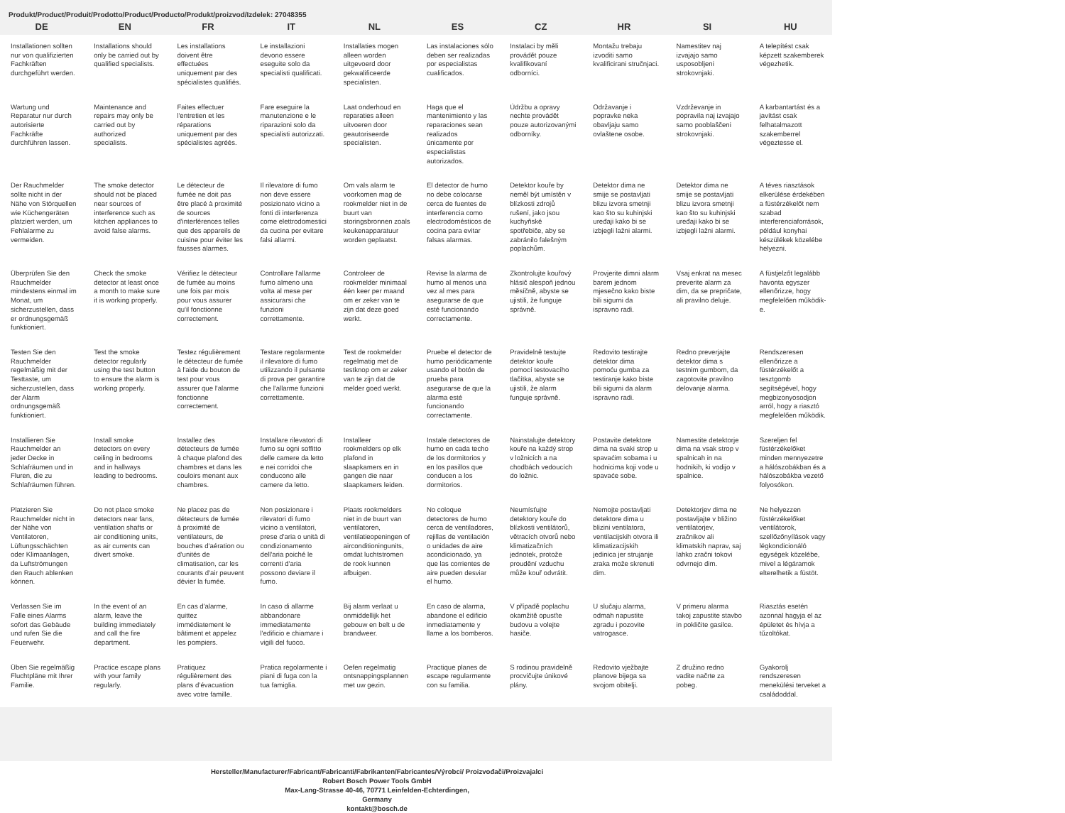Produkt/Product/Produit/Prodotto/Product/Producto/Produkt/proizvod/Izdelek: 27048355
| DE | EN | FR | IT | NL | ES | CZ | HR | SI | HU |
| --- | --- | --- | --- | --- | --- | --- | --- | --- | --- |
| Installationen sollten nur von qualifizierten Fachkräften durchgeführt werden. | Installations should only be carried out by qualified specialists. | Les installations doivent être effectuées uniquement par des spécialistes qualifiés. | Le installazioni devono essere eseguite solo da specialisti qualificati. | Installaties mogen alleen worden uitgevoerd door gekwalificeerde specialisten. | Las instalaciones sólo deben ser realizadas por especialistas cualificados. | Instalaci by měli provádět pouze kvalifikovaní odborníci. | Montažu trebaju izvoditi samo kvalificirani stručnjaci. | Namestitev naj izvajajo samo usposobljeni strokovnjaki. | A telepítést csak képzett szakemberek végezhetik. |
| Wartung und Reparatur nur durch autorisierte Fachkräfte durchführen lassen. | Maintenance and repairs may only be carried out by authorized specialists. | Faites effectuer l'entretien et les réparations uniquement par des spécialistes agréés. | Fare eseguire la manutenzione e le riparazioni solo da specialisti autorizzati. | Laat onderhoud en reparaties alleen uitvoeren door geautoriseerde specialisten. | Haga que el mantenimiento y las reparaciones sean realizados únicamente por especialistas autorizados. | Údržbu a opravy nechte provádět pouze autorizovanými odborníky. | Održavanje i popravke neka obavljaju samo ovlaštene osobe. | Vzdrževanje in popravila naj izvajajo samo pooblaščeni strokovnjaki. | A karbantartást és a javítást csak felhatalmazott szakemberrel végeztesse el. |
| Der Rauchmelder sollte nicht in der Nähe von Störquellen wie Küchengeräten platziert werden, um Fehlalarme zu vermeiden. | The smoke detector should not be placed near sources of interference such as kitchen appliances to avoid false alarms. | Le détecteur de fumée ne doit pas être placé à proximité de sources d'interférences telles que des appareils de cuisine pour éviter les fausses alarmes. | Il rilevatore di fumo non deve essere posizionato vicino a fonti di interferenza come elettrodomestici da cucina per evitare falsi allarmi. | Om vals alarm te voorkomen mag de rookmelder niet in de buurt van storingsbronnen zoals keukenapparatuur worden geplaatst. | El detector de humo no debe colocarse cerca de fuentes de interferencia como electrodomésticos de cocina para evitar falsas alarmas. | Detektor kouře by neměl být umístěn v blízkosti zdrojů rušení, jako jsou kuchyňské spotřebiče, aby se zabránilo falešným poplachům. | Detektor dima ne smije se postavljati blizu izvora smetnji kao što su kuhinjski uređaji kako bi se izbjegli lažni alarmi. | Detektor dima ne smije se postavljati blizu izvora smetnji kao što su kuhinjski uređaji kako bi se izbjegli lažni alarmi. | A téves riasztások elkerülése érdekében a füstérzékelőt nem szabad interferenciaforrások, például konyhai készülékek közelébe helyezni. |
| Überprüfen Sie den Rauchmelder mindestens einmal im Monat, um sicherzustellen, dass er ordnungsgemäß funktioniert. | Check the smoke detector at least once a month to make sure it is working properly. | Vérifiez le détecteur de fumée au moins une fois par mois pour vous assurer qu'il fonctionne correctement. | Controllare l'allarme fumo almeno una volta al mese per assicurarsi che funzioni correttamente. | Controleer de rookmelder minimaal één keer per maand om er zeker van te zijn dat deze goed werkt. | Revise la alarma de humo al menos una vez al mes para asegurarse de que esté funcionando correctamente. | Zkontrolujte kouřový hlásič alespoň jednou měsíčně, abyste se ujistili, že funguje správně. | Provjerite dimni alarm barem jednom mjesečno kako biste bili sigurni da ispravno radi. | Vsaj enkrat na mesec preverite alarm za dim, da se prepričate, ali pravilno deluje. | A füstjelzőt legalább havonta egyszer ellenőrizze, hogy megfelelően működik-e. |
| Testen Sie den Rauchmelder regelmäßig mit der Testtaste, um sicherzustellen, dass der Alarm ordnungsgemäß funktioniert. | Test the smoke detector regularly using the test button to ensure the alarm is working properly. | Testez régulièrement le détecteur de fumée à l'aide du bouton de test pour vous assurer que l'alarme fonctionne correctement. | Testare regolarmente il rilevatore di fumo utilizzando il pulsante di prova per garantire che l'allarme funzioni correttamente. | Test de rookmelder regelmatig met de testknop om er zeker van te zijn dat de melder goed werkt. | Pruebe el detector de humo periódicamente usando el botón de prueba para asegurarse de que la alarma esté funcionando correctamente. | Pravidelně testujte detektor kouře pomocí testovacího tlačítka, abyste se ujistili, že alarm funguje správně. | Redovito testirajte detektor dima pomoću gumba za testiranje kako biste bili sigurni da alarm ispravno radi. | Redno preverjajte detektor dima s testnim gumbom, da zagotovite pravilno delovanje alarma. | Rendszeresen ellenőrizze a füstérzékelőt a tesztgomb segítségével, hogy megbizonyosodjon arról, hogy a riasztó megfelelően működik. |
| Installieren Sie Rauchmelder an jeder Decke in Schlafräumen und in Fluren, die zu Schlafräumen führen. | Install smoke detectors on every ceiling in bedrooms and in hallways leading to bedrooms. | Installez des détecteurs de fumée à chaque plafond des chambres et dans les couloirs menant aux chambres. | Installare rilevatori di fumo su ogni soffitto delle camere da letto e nei corridoi che conducono alle camere da letto. | Installeer rookmelders op elk plafond in slaapkamers en in gangen die naar slaapkamers leiden. | Instale detectores de humo en cada techo de los dormitorios y en los pasillos que conducen a los dormitorios. | Nainstalujte detektory kouře na každý strop v ložnicích a na chodbách vedoucích do ložnic. | Postavite detektore dima na svaki strop u spavaćim sobama i u hodnicima koji vode u spavaće sobe. | Namestite detektorje dima na vsak strop v spalnicah in na hodnikih, ki vodijo v spalnice. | Szereljen fel füstérzékelőket minden mennyezetre a hálószobákban és a hálószobákba vezető folyosókon. |
| Platzieren Sie Rauchmelder nicht in der Nähe von Ventilatoren, Lüftungsschächten oder Klimaanlagen, da Luftströmungen den Rauch ablenken können. | Do not place smoke detectors near fans, ventilation shafts or air conditioning units, as air currents can divert smoke. | Ne placez pas de détecteurs de fumée à proximité de ventilateurs, de bouches d'aération ou d'unités de climatisation, car les courants d'air peuvent dévier la fumée. | Non posizionare i rilevatori di fumo vicino a ventilatori, prese d'aria o unità di condizionamento dell'aria poiché le correnti d'aria possono deviare il fumo. | Plaats rookmelders niet in de buurt van ventilatoren, ventilatieopeningen of airconditioningunits, omdat luchtstromen de rook kunnen afbuigen. | No coloque detectores de humo cerca de ventiladores, rejillas de ventilación o unidades de aire acondicionado, ya que las corrientes de aire pueden desviar el humo. | Neumísťujte detektory kouře do blízkosti ventilátorů, větracích otvorů nebo klimatizačních jednotek, protože proudění vzduchu může kouř odvrátit. | Nemojte postavljati detektore dima u blizini ventilatora, ventilacijskih otvora ili klimatizacijskih jedinica jer strujanje zraka može skrenuti dim. | Detektorjev dima ne postavljajte v bližino ventilatorjev, zračnikov ali klimatskih naprav, saj lahko zračni tokovi odvrnejo dim. | Ne helyezzen füstérzékelőket ventilátorok, szellőzőnyílások vagy légkondicionáló egységek közelébe, mivel a légáramok elterelhetik a füstöt. |
| Verlassen Sie im Falle eines Alarms sofort das Gebäude und rufen Sie die Feuerwehr. | In the event of an alarm, leave the building immediately and call the fire department. | En cas d'alarme, quittez immédiatement le bâtiment et appelez les pompiers. | In caso di allarme abbandonare immediatamente l'edificio e chiamare i vigili del fuoco. | Bij alarm verlaat u onmiddellijk het gebouw en belt u de brandweer. | En caso de alarma, abandone el edificio inmediatamente y llame a los bomberos. | V případě poplachu okamžitě opusťte budovu a volejte hasiče. | U slučaju alarma, odmah napustite zgradu i pozovite vatrogasce. | V primeru alarma takoj zapustite stavbo in pokličite gasilce. | Riasztás esetén azonnal hagyja el az épületet és hívja a tűzoltókat. |
| Üben Sie regelmäßig Fluchtpläne mit Ihrer Familie. | Practice escape plans with your family regularly. | Pratiquez régulièrement des plans d’évacuation avec votre famille. | Pratica regolarmente i piani di fuga con la tua famiglia. | Oefen regelmatig ontsnappingsplannen met uw gezin. | Practique planes de escape regularmente con su familia. | S rodinou pravidelně procvičujte únikové plány. | Redovito vježbajte planove bijega sa svojom obitelji. | Z družino redno vadite načrte za pobeg. | Gyakorolj rendszeresen menekülési terveket a családoddal. |
Hersteller/Manufacturer/Fabricant/Fabricanti/Fabrikanten/Fabricantes/Výrobci/ Proizvođači/Proizvajalci
Robert Bosch Power Tools GmbH
Max-Lang-Strasse 40-46, 70771 Leinfelden-Echterdingen,
Germany
kontakt@bosch.de